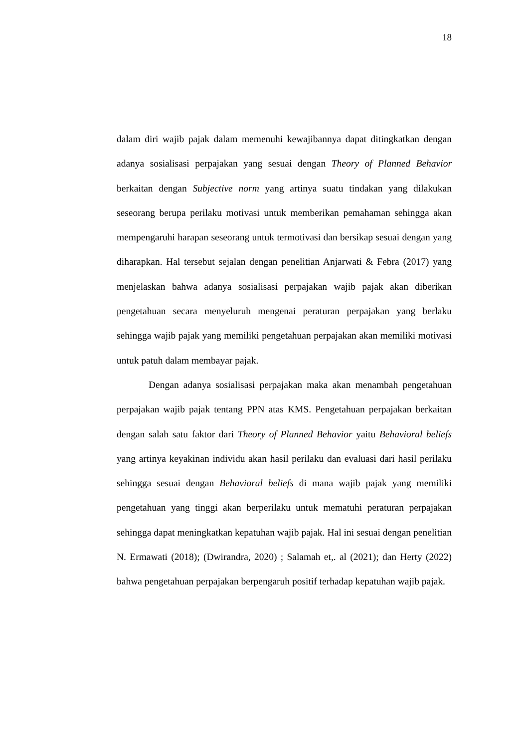18
dalam diri wajib pajak dalam memenuhi kewajibannya dapat ditingkatkan dengan adanya sosialisasi perpajakan yang sesuai dengan Theory of Planned Behavior berkaitan dengan Subjective norm yang artinya suatu tindakan yang dilakukan seseorang berupa perilaku motivasi untuk memberikan pemahaman sehingga akan mempengaruhi harapan seseorang untuk termotivasi dan bersikap sesuai dengan yang diharapkan. Hal tersebut sejalan dengan penelitian Anjarwati & Febra (2017) yang menjelaskan bahwa adanya sosialisasi perpajakan wajib pajak akan diberikan pengetahuan secara menyeluruh mengenai peraturan perpajakan yang berlaku sehingga wajib pajak yang memiliki pengetahuan perpajakan akan memiliki motivasi untuk patuh dalam membayar pajak.
Dengan adanya sosialisasi perpajakan maka akan menambah pengetahuan perpajakan wajib pajak tentang PPN atas KMS. Pengetahuan perpajakan berkaitan dengan salah satu faktor dari Theory of Planned Behavior yaitu Behavioral beliefs yang artinya keyakinan individu akan hasil perilaku dan evaluasi dari hasil perilaku sehingga sesuai dengan Behavioral beliefs di mana wajib pajak yang memiliki pengetahuan yang tinggi akan berperilaku untuk mematuhi peraturan perpajakan sehingga dapat meningkatkan kepatuhan wajib pajak. Hal ini sesuai dengan penelitian N. Ermawati (2018); (Dwirandra, 2020) ; Salamah et,. al (2021); dan Herty (2022) bahwa pengetahuan perpajakan berpengaruh positif terhadap kepatuhan wajib pajak.